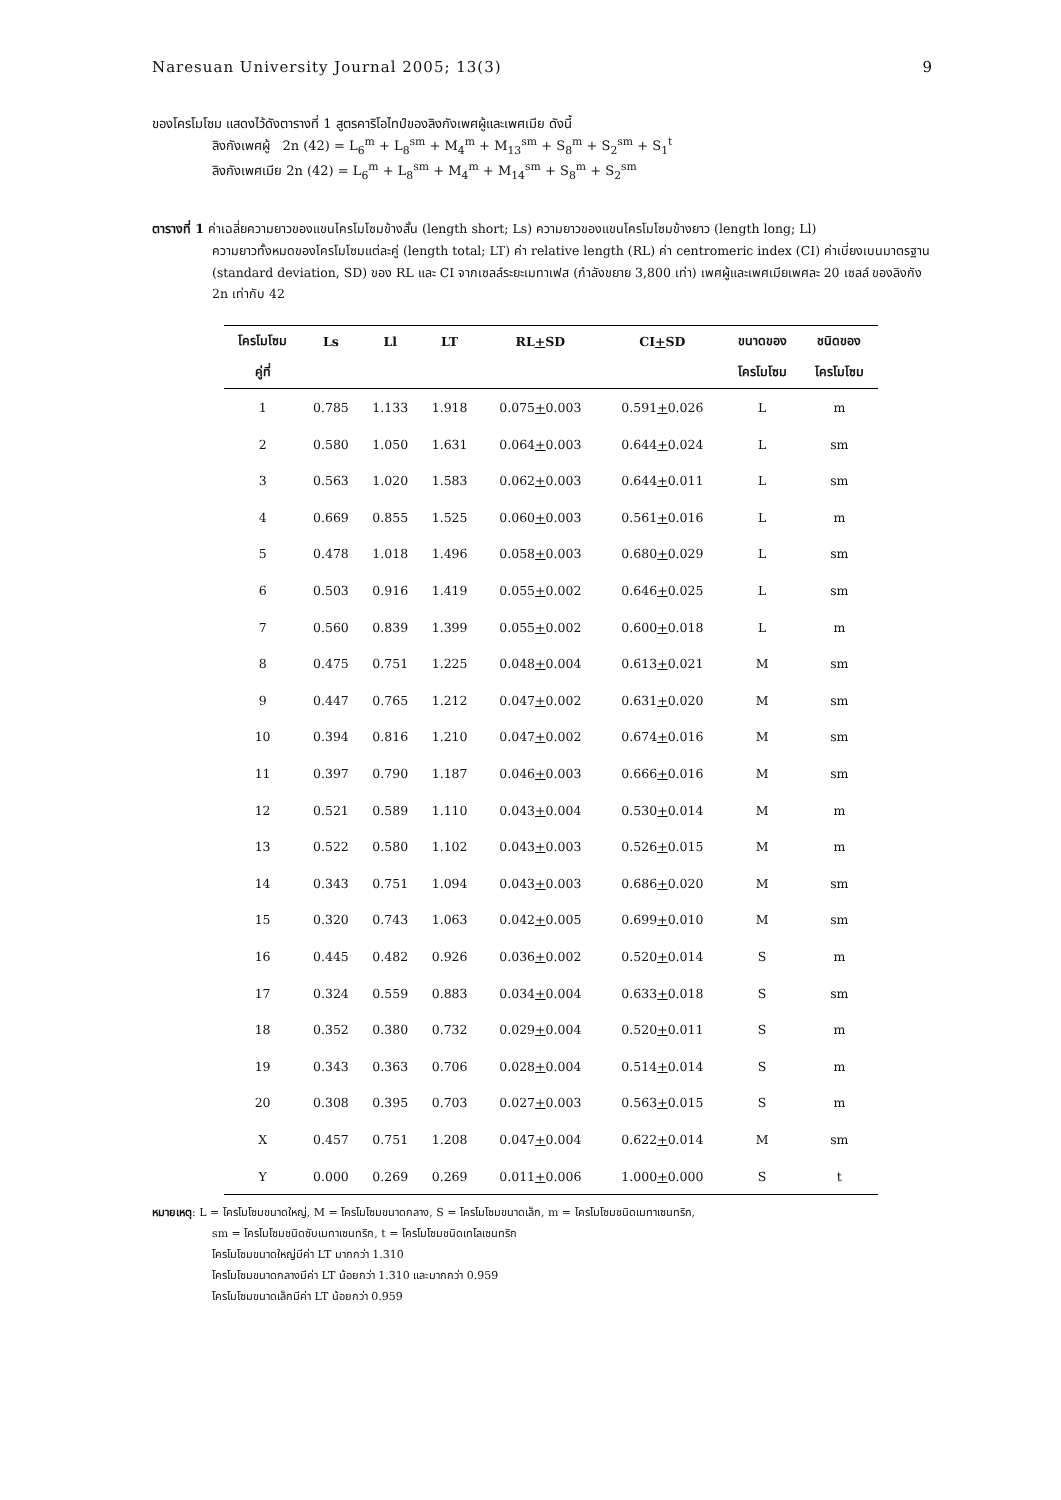Naresuan University Journal 2005; 13(3) 9
ของโครโมโซม แสดงไว้ดังตารางที่ 1 สูตรคาริโอไทป์ของลิงกังเพศผู้และเพศเมีย ดังนี้
ลิงกังเพศผู้ 2n (42) = L<sub>6</sub><sup>m</sup> + L<sub>8</sub><sup>sm</sup> + M<sub>4</sub><sup>m</sup> + M<sub>13</sub><sup>sm</sup> + S<sub>8</sub><sup>m</sup> + S<sub>2</sub><sup>sm</sup> + S<sub>1</sub><sup>t</sup>
ลิงกังเพศเมีย 2n (42) = L<sub>6</sub><sup>m</sup> + L<sub>8</sub><sup>sm</sup> + M<sub>4</sub><sup>m</sup> + M<sub>14</sub><sup>sm</sup> + S<sub>8</sub><sup>m</sup> + S<sub>2</sub><sup>sm</sup>
ตารางที่ 1 ค่าเฉลี่ยความยาวของแขนโครโมโซมข้างสั้น (length short; Ls) ความยาวของแขนโครโมโซมข้างยาว (length long; Ll)
ความยาวทั้งหมดของโครโมโซมแต่ละคู่ (length total; LT) ค่า relative length (RL) ค่า centromeric index (CI) ค่าเบี่ยงเบนมาตรฐาน (standard deviation, SD) ของ RL และ CI จากเซลล์ระยะเมทาเฟส (กำลังขยาย 3,800 เท่า) เพศผู้และเพศเมียเพศละ 20 เซลล์ ของลิงกัง 2n เท่ากับ 42
| โครโมโซม | Ls | Ll | LT | RL + SD | CI + SD | ขนาดของ | ชนิดของ |
| --- | --- | --- | --- | --- | --- | --- | --- |
| คู่ที่ | | | | | | โครโมโซม | โครโมโซม |
| 1 | 0.785 | 1.133 | 1.918 | 0.075 + 0.003 | 0.591 + 0.026 | L | m |
| 2 | 0.580 | 1.050 | 1.631 | 0.064 + 0.003 | 0.644 + 0.024 | L | sm |
| 3 | 0.563 | 1.020 | 1.583 | 0.062 + 0.003 | 0.644 + 0.011 | L | sm |
| 4 | 0.669 | 0.855 | 1.525 | 0.060 + 0.003 | 0.561 + 0.016 | L | m |
| 5 | 0.478 | 1.018 | 1.496 | 0.058 + 0.003 | 0.680 + 0.029 | L | sm |
| 6 | 0.503 | 0.916 | 1.419 | 0.055 + 0.002 | 0.646 + 0.025 | L | sm |
| 7 | 0.560 | 0.839 | 1.399 | 0.055 + 0.002 | 0.600 + 0.018 | L | m |
| 8 | 0.475 | 0.751 | 1.225 | 0.048 + 0.004 | 0.613 + 0.021 | M | sm |
| 9 | 0.447 | 0.765 | 1.212 | 0.047 + 0.002 | 0.631 + 0.020 | M | sm |
| 10 | 0.394 | 0.816 | 1.210 | 0.047 + 0.002 | 0.674 + 0.016 | M | sm |
| 11 | 0.397 | 0.790 | 1.187 | 0.046 + 0.003 | 0.666 + 0.016 | M | sm |
| 12 | 0.521 | 0.589 | 1.110 | 0.043 + 0.004 | 0.530 + 0.014 | M | m |
| 13 | 0.522 | 0.580 | 1.102 | 0.043 + 0.003 | 0.526 + 0.015 | M | m |
| 14 | 0.343 | 0.751 | 1.094 | 0.043 + 0.003 | 0.686 + 0.020 | M | sm |
| 15 | 0.320 | 0.743 | 1.063 | 0.042 + 0.005 | 0.699 + 0.010 | M | sm |
| 16 | 0.445 | 0.482 | 0.926 | 0.036 + 0.002 | 0.520 + 0.014 | S | m |
| 17 | 0.324 | 0.559 | 0.883 | 0.034 + 0.004 | 0.633 + 0.018 | S | sm |
| 18 | 0.352 | 0.380 | 0.732 | 0.029 + 0.004 | 0.520 + 0.011 | S | m |
| 19 | 0.343 | 0.363 | 0.706 | 0.028 + 0.004 | 0.514 + 0.014 | S | m |
| 20 | 0.308 | 0.395 | 0.703 | 0.027 + 0.003 | 0.563 + 0.015 | S | m |
| X | 0.457 | 0.751 | 1.208 | 0.047 + 0.004 | 0.622 + 0.014 | M | sm |
| Y | 0.000 | 0.269 | 0.269 | 0.011 + 0.006 | 1.000 + 0.000 | S | t |
หมายเหตุ: L = โครโมโซมขนาดใหญ่, M = โครโมโซมขนาดกลาง, S = โครโมโซมขนาดเล็ก, m = โครโมโซมชนิดเมทาเซนทริก,
sm = โครโมโซมชนิดซับเมทาเซนทริก, t = โครโมโซมชนิดเทโลเซนทริก
โครโมโซมขนาดใหญ่มีค่า LT มากกว่า 1.310
โครโมโซมขนาดกลางมีค่า LT น้อยกว่า 1.310 และมากกว่า 0.959
โครโมโซมขนาดเล็กมีค่า LT น้อยกว่า 0.959